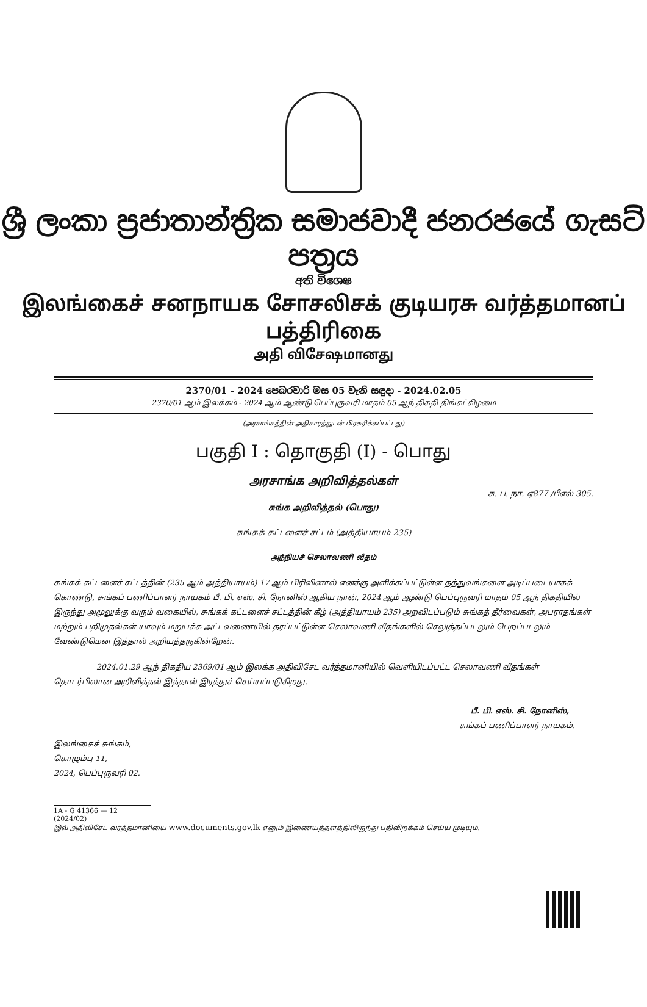ශ්‍රී ලංකා ප්‍රජාතාන්ත්‍රික සමාජවාදී ජනරජයේ ගැසට් පත්‍රය
අති විශෙෂ
இலங்கைச் சனநாயக சோசலிசக் குடியரசு வர்த்தமானப் பத்திரிகை
அதி விசேஷமானது
2370/01 - 2024 පෙබරවාරි මස 05 වැනි සඳුදා - 2024.02.05
2370/01 ஆம் இலக்கம் - 2024 ஆம் ஆண்டு பெப்புருவரி மாதம் 05 ஆந் திகதி திங்கட்கிழமை
(அரசாங்கத்தின் அதிகாரத்துடன் பிரசுரிக்கப்பட்டது)
பகுதி I : தொகுதி (I) - பொது
அரசாங்க அறிவித்தல்கள்
சு. ப. நா. ஏ877 /பீஎல் 305.
சுங்க அறிவித்தல் (பொது)
சுங்கக் கட்டளைச் சட்டம் (அத்தியாயம் 235)
அந்நியச் செலாவணி வீதம்
சுங்கக் கட்டளைச் சட்டத்தின் (235 ஆம் அத்தியாயம்) 17 ஆம் பிரிவினால் எனக்கு அளிக்கப்பட்டுள்ள தத்துவங்களை அடிப்படையாகக் கொண்டு, சுங்கப் பணிப்பாளர் நாயகம் பீ. பி. எஸ். சி. நோனிஸ் ஆகிய நான், 2024 ஆம் ஆண்டு பெப்புருவரி மாதம் 05 ஆந் திகதியில் இருந்து அமுலுக்கு வரும் வகையில், சுங்கக் கட்டளைச் சட்டத்தின் கீழ் (அத்தியாயம் 235) அறவிடப்படும் சுங்கத் தீர்வைகள், அபராதங்கள் மற்றும் பறிமுதல்கள் யாவும் மறுபக்க அட்டவணையில் தரப்பட்டுள்ள செலாவணி வீதங்களில் செலுத்தப்படலும் பெறப்படலும் வேண்டுமென இத்தால் அறியத்தருகின்றேன்.
2024.01.29 ஆந் திகதிய 2369/01 ஆம் இலக்க அதிவிசேட வர்த்தமானியில் வெளியிடப்பட்ட செலாவணி வீதங்கள் தொடர்பிலான அறிவித்தல் இத்தால் இரத்துச் செய்யப்படுகிறது.
பீ. பி. எஸ். சி. நோனிஸ்,
சுங்கப் பணிப்பாளர் நாயகம்.
இலங்கைச் சுங்கம்,
கொழும்பு 11,
2024, பெப்புருவரி 02.
1A - G 41366 — 12 (2024/02)
இவ் அதிவிசேட வர்த்தமானியை www.documents.gov.lk எனும் இணையத்தளத்திலிருந்து பதிவிறக்கம் செய்ய முடியும்.